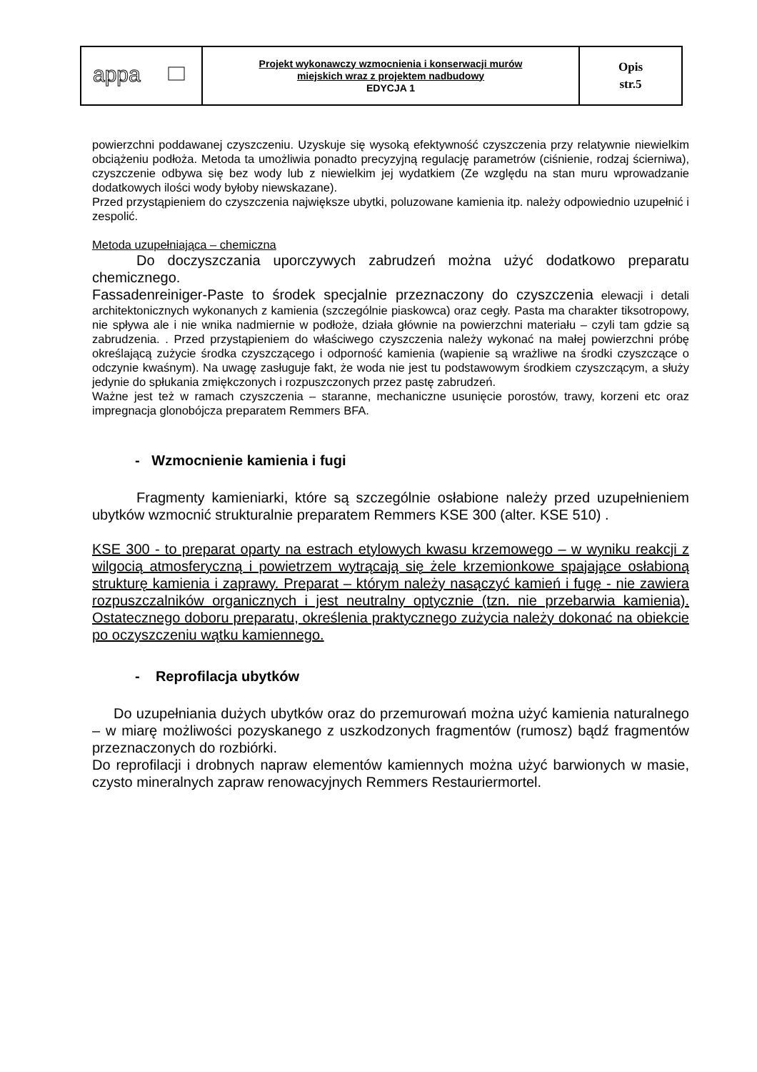| appa | Projekt wykonawczy wzmocnienia i konserwacji murów miejskich wraz z projektem nadbudowy EDYCJA 1 | Opis str.5 |
powierzchni poddawanej czyszczeniu. Uzyskuje się wysoką efektywność czyszczenia przy relatywnie niewielkim obciążeniu podłoża. Metoda ta umożliwia ponadto precyzyjną regulację parametrów (ciśnienie, rodzaj ścierniwa), czyszczenie odbywa się bez wody lub z niewielkim jej wydatkiem (Ze względu na stan muru wprowadzanie dodatkowych ilości wody byłoby niewskazane).
Przed przystąpieniem do czyszczenia największe ubytki, poluzowane kamienia itp. należy odpowiednio uzupełnić i zespolić.
Metoda uzupełniająca – chemiczna
Do doczyszczania uporczywych zabrudzeń można użyć dodatkowo preparatu chemicznego.
Fassadenreiniger-Paste to środek specjalnie przeznaczony do czyszczenia elewacji i detali architektonicznych wykonanych z kamienia (szczególnie piaskowca) oraz cegły. Pasta ma charakter tiksotropowy, nie spływa ale i nie wnika nadmiernie w podłoże, działa głównie na powierzchni materiału – czyli tam gdzie są zabrudzenia. . Przed przystąpieniem do właściwego czyszczenia należy wykonać na małej powierzchni próbę określającą zużycie środka czyszczącego i odporność kamienia (wapienie są wrażliwe na środki czyszczące o odczynie kwaśnym). Na uwagę zasługuje fakt, że woda nie jest tu podstawowym środkiem czyszczącym, a służy jedynie do spłukania zmiękczonych i rozpuszczonych przez pastę zabrudzeń.
Ważne jest też w ramach czyszczenia – staranne, mechaniczne usunięcie porostów, trawy, korzeni etc oraz impregnacja glonobójcza preparatem Remmers BFA.
- Wzmocnienie kamienia i fugi
Fragmenty kamieniarki, które są szczególnie osłabione należy przed uzupełnieniem ubytków wzmocnić strukturalnie preparatem Remmers KSE 300 (alter. KSE 510) .
KSE 300 - to preparat oparty na estrach etylowych kwasu krzemowego – w wyniku reakcji z wilgocią atmosferyczną i powietrzem wytrącają się żele krzemionkowe spajające osłabioną strukturę kamienia i zaprawy. Preparat – którym należy nasączyć kamień i fugę - nie zawiera rozpuszczalników organicznych i jest neutralny optycznie (tzn. nie przebarwia kamienia). Ostatecznego doboru preparatu, określenia praktycznego zużycia należy dokonać na obiekcie po oczyszczeniu wątku kamiennego.
- Reprofilacja ubytków
Do uzupełniania dużych ubytków oraz do przemurowań można użyć kamienia naturalnego – w miarę możliwości pozyskanego z uszkodzonych fragmentów (rumosz) bądź fragmentów przeznaczonych do rozbiórki.
Do reprofilacji i drobnych napraw elementów kamiennych można użyć barwionych w masie, czysto mineralnych zapraw renowacyjnych Remmers Restauriermortel.